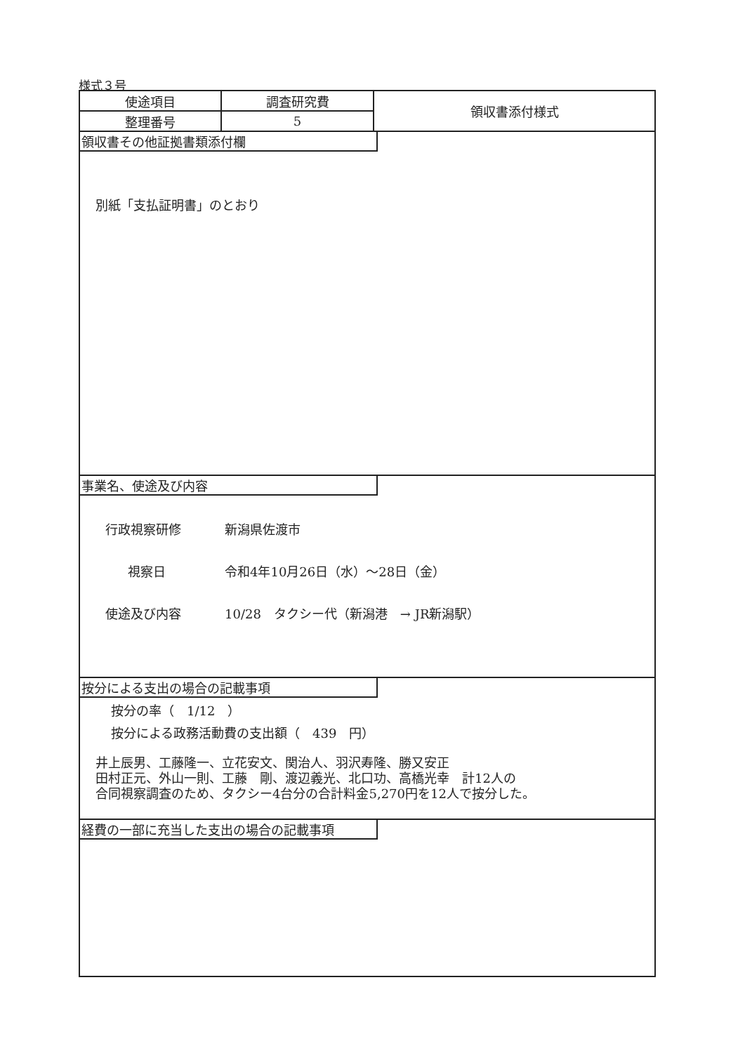様式３号
| 使途項目 | 調査研究費 | 領収書添付様式 |
| 整理番号 | 5 | |
領収書その他証拠書類添付欄
別紙「支払証明書」のとおり
事業名、使途及び内容
行政視察研修 新潟県佐渡市
視察日 令和4年10月26日（水）～28日（金）
使途及び内容 10/28　タクシー代（新潟港　→ JR新潟駅）
按分による支出の場合の記載事項
按分の率（　1/12　）
按分による政務活動費の支出額（　439　円）
井上辰男、工藤隆一、立花安文、関治人、羽沢寿隆、勝又安正
田村正元、外山一則、工藤　剛、渡辺義光、北口功、高橋光幸　計12人の
合同視察調査のため、タクシー4台分の合計料金5,270円を12人で按分した。
経費の一部に充当した支出の場合の記載事項